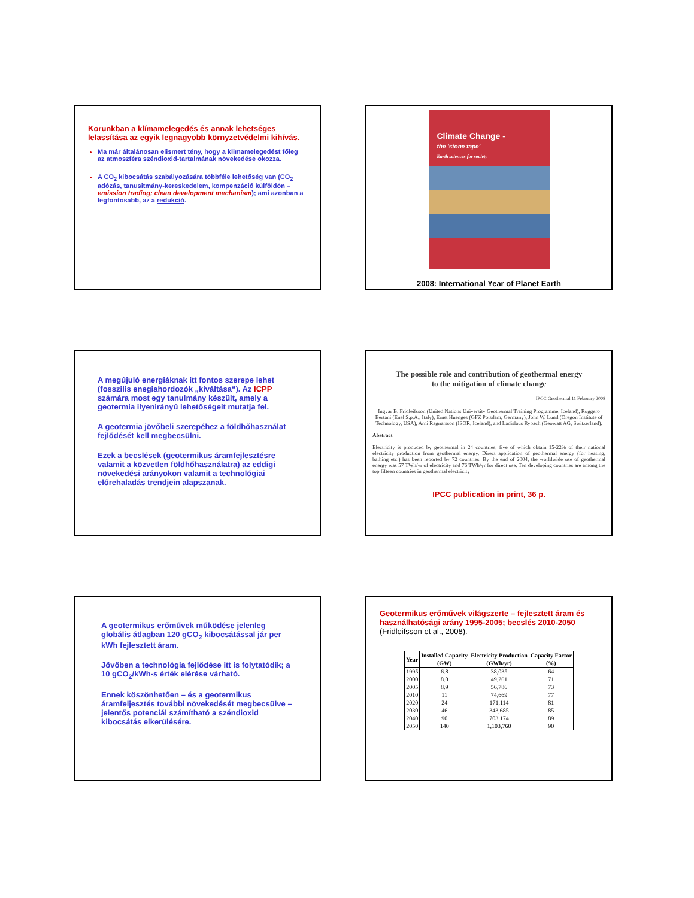Korunkban a klímamelegedés és annak lehetséges lelassítása az egyik legnagyobb környzetvédelmi kihívás.
Ma már általánosan elismert tény, hogy a klimamelegedést főleg az atmoszféra széndioxid-tartalmának növekedése okozza.
A CO<sub>2</sub> kibocsátás szabályozására többféle lehetőség van (CO<sub>2</sub> adózás, tanusitmány-kereskedelem, kompenzáció külföldön – emission trading; clean development mechanism); ami azonban a legfontosabb, az a redukció.
Climate Change -
the 'stone tape'
Earth sciences for society
2008: International Year of Planet Earth
A megújuló energiáknak itt fontos szerepe lehet (fosszilis enegiahordozók „kiváltása“). Az ICPP számára most egy tanulmány készült, amely a geotermia ilyenirányú lehetőségeit mutatja fel.
A geotermia jövőbeli szerepéhez a földhőhasználat fejlődését kell megbecsülni.
Ezek a becslések (geotermikus áramfejlesztésre valamit a közvetlen földhőhasználatra) az eddigi növekedési arányokon valamit a technológiai előrehaladás trendjein alapszanak.
The possible role and contribution of geothermal energy
to the mitigation of climate change
IPCC Geothermal 11 February 2008
Ingvar B. Fridleifsson (United Nations University Geothermal Training Programme, Iceland), Ruggero Bertani (Enel S.p.A., Italy), Ernst Huenges (GFZ Potsdam, Germany), John W. Lund (Oregon Institute of Technology, USA), Arni Ragnarsson (ISOR, Iceland), and Ladislaus Rybach (Geowatt AG, Switzerland).
Abstract
Electricity is produced by geothermal in 24 countries, five of which obtain 15-22% of their national electricity production from geothermal energy. Direct application of geothermal energy (for heating, bathing etc.) has been reported by 72 countries. By the end of 2004, the worldwide use of geothermal energy was 57 TWh/yr of electricity and 76 TWh/yr for direct use. Ten developing countries are among the top fifteen countries in geothermal electricity
IPCC publication in print, 36 p.
A geotermikus erőművek működése jelenleg globális átlagban 120 gCO<sub>2</sub> kibocsátással jár per kWh fejlesztett áram.
Jövőben a technológia fejlődése itt is folytatódik; a 10 gCO<sub>2</sub>/kWh-s érték elérése várható.
Ennek köszönhetően – és a geotermikus áramfeljesztés további növekedését megbecsülve – jelentős potenciál számítható a széndioxid kibocsátás elkerülésére.
Geotermikus erőművek világszerte – fejlesztett áram és használhatósági arány 1995-2005; becslés 2010-2050 (Fridleifsson et al., 2008).
| Year | Installed Capacity (GW) | Electricity Production (GWh/yr) | Capacity Factor (%) |
| --- | --- | --- | --- |
| 1995 | 6.8 | 38,035 | 64 |
| 2000 | 8.0 | 49,261 | 71 |
| 2005 | 8.9 | 56,786 | 73 |
| 2010 | 11 | 74,669 | 77 |
| 2020 | 24 | 171,114 | 81 |
| 2030 | 46 | 343,685 | 85 |
| 2040 | 90 | 703,174 | 89 |
| 2050 | 140 | 1,103,760 | 90 |